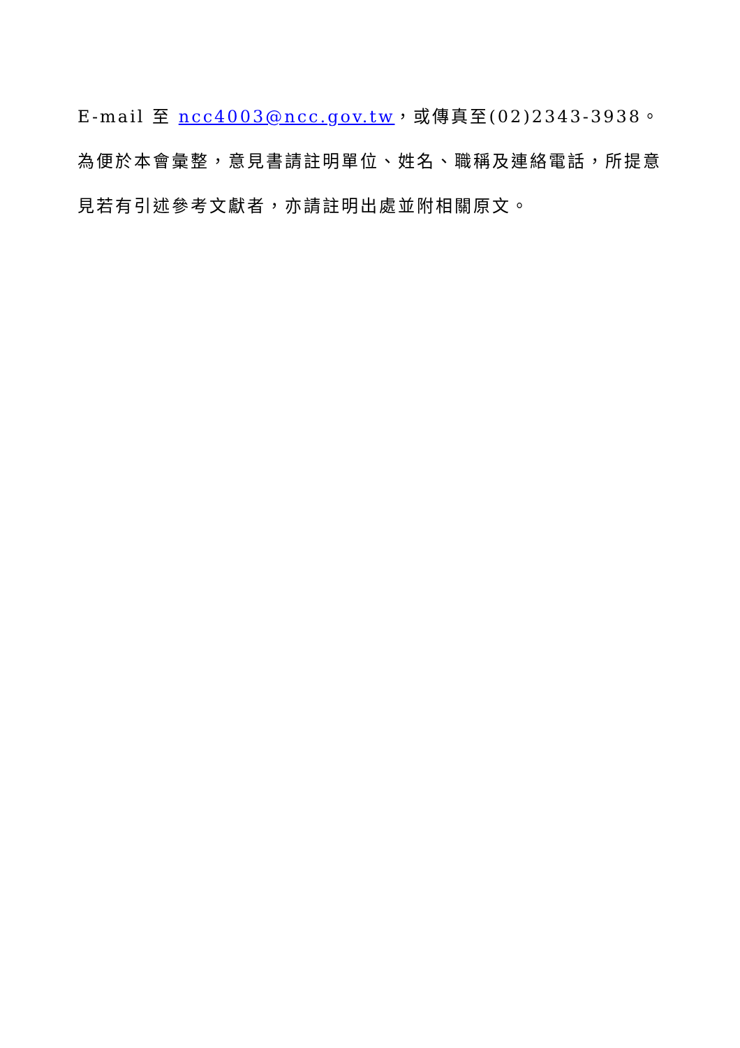E-mail 至 ncc4003@ncc.gov.tw，或傳真至(02)2343-3938。為便於本會彙整，意見書請註明單位、姓名、職稱及連絡電話，所提意見若有引述參考文獻者，亦請註明出處並附相關原文。